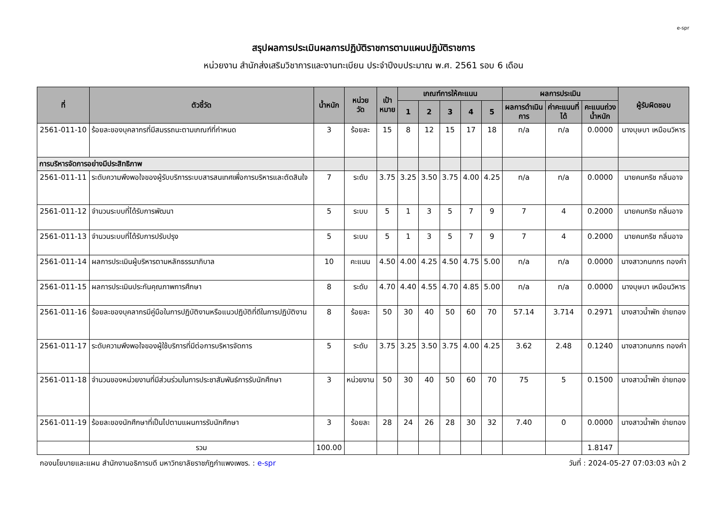e-spr
สรุปผลการประเมินผลการปฏิบัติราชการตามแผนปฏิบัติราชการ
หน่วยงาน สำนักส่งเสริมวิชาการและงานทะเบียน ประจำปีงบประมาณ พ.ศ. 2561 รอบ 6 เดือน
| ที่ | ตัวชี้วัด | น้ำหนัก | หน่วย วัด | เป้า หมาย | เกณฑ์การให้คะแนน | | | | | ผลการประเมิน | | | ผู้รับผิดชอบ |
| --- | --- | --- | --- | --- | --- | --- | --- | --- | --- | --- | --- | --- | --- |
| | | | | | 1 | 2 | 3 | 4 | 5 | ผลการดำเนิน การ | ค่าคะแนนที่ ได้ | คะแนนถ่วง น้ำหนัก | |
| 2561-011-10 | ร้อยละของบุคลากรที่มีสมรรถนะตามเกณฑ์ที่กำหนด | 3 | ร้อยละ | 15 | 8 | 12 | 15 | 17 | 18 | n/a | n/a | 0.0000 | นางบุษบา เหมือนวิหาร |
| การบริหารจัดการอย่างมีประสิทธิภาพ | | | | | | | | | | | | | |
| 2561-011-11 | ระดับความพึงพอใจของผู้รับบริการระบบสารสนเทศเพื่อการบริหารและตัดสินใจ | 7 | ระดับ | 3.75 | 3.25 | 3.50 | 3.75 | 4.00 | 4.25 | n/a | n/a | 0.0000 | นายคมกริช กลิ่นอาจ |
| 2561-011-12 | จำนวนระบบที่ได้รับการพัฒนา | 5 | ระบบ | 5 | 1 | 3 | 5 | 7 | 9 | 7 | 4 | 0.2000 | นายคมกริช กลิ่นอาจ |
| 2561-011-13 | จำนวนระบบที่ได้รับการปรับปรุง | 5 | ระบบ | 5 | 1 | 3 | 5 | 7 | 9 | 7 | 4 | 0.2000 | นายคมกริช กลิ่นอาจ |
| 2561-011-14 | ผลการประเมินผู้บริหารตามหลักธรรมาภิบาล | 10 | คะแนน | 4.50 | 4.00 | 4.25 | 4.50 | 4.75 | 5.00 | n/a | n/a | 0.0000 | นางสาวกนกกร ทองคำ |
| 2561-011-15 | ผลการประเมินประกันคุณภาพการศึกษา | 8 | ระดับ | 4.70 | 4.40 | 4.55 | 4.70 | 4.85 | 5.00 | n/a | n/a | 0.0000 | นางบุษบา เหมือนวิหาร |
| 2561-011-16 | ร้อยละของบุคลากรมีคู่มือในการปฏิบัติงานหรือแนวปฏิบัติที่ดีในการปฏิบัติงาน | 8 | ร้อยละ | 50 | 30 | 40 | 50 | 60 | 70 | 57.14 | 3.714 | 0.2971 | นางสาวน้ำพัก ข่ายทอง |
| 2561-011-17 | ระดับความพึงพอใจของผู้ใช้บริการที่มีต่อการบริหารจัดการ | 5 | ระดับ | 3.75 | 3.25 | 3.50 | 3.75 | 4.00 | 4.25 | 3.62 | 2.48 | 0.1240 | นางสาวกนกกร ทองคำ |
| 2561-011-18 | จำนวนของหน่วยงานที่มีส่วนร่วมในการประชาสัมพันธ์การรับนักศึกษา | 3 | หน่วยงาน | 50 | 30 | 40 | 50 | 60 | 70 | 75 | 5 | 0.1500 | นางสาวน้ำพัก ข่ายทอง |
| 2561-011-19 | ร้อยละของนักศึกษาที่เป็นไปตามแผนการรับนักศึกษา | 3 | ร้อยละ | 28 | 24 | 26 | 28 | 30 | 32 | 7.40 | 0 | 0.0000 | นางสาวน้ำพัก ข่ายทอง |
| | รวม | 100.00 | | | | | | | | | | 1.8147 | |
กองนโยบายและแผน สำนักงานอธิการบดี มหาวิทยาลัยราชภัฏกำแพงเพชร. : e-spr วันที่ : 2024-05-27 07:03:03 หน้า 2